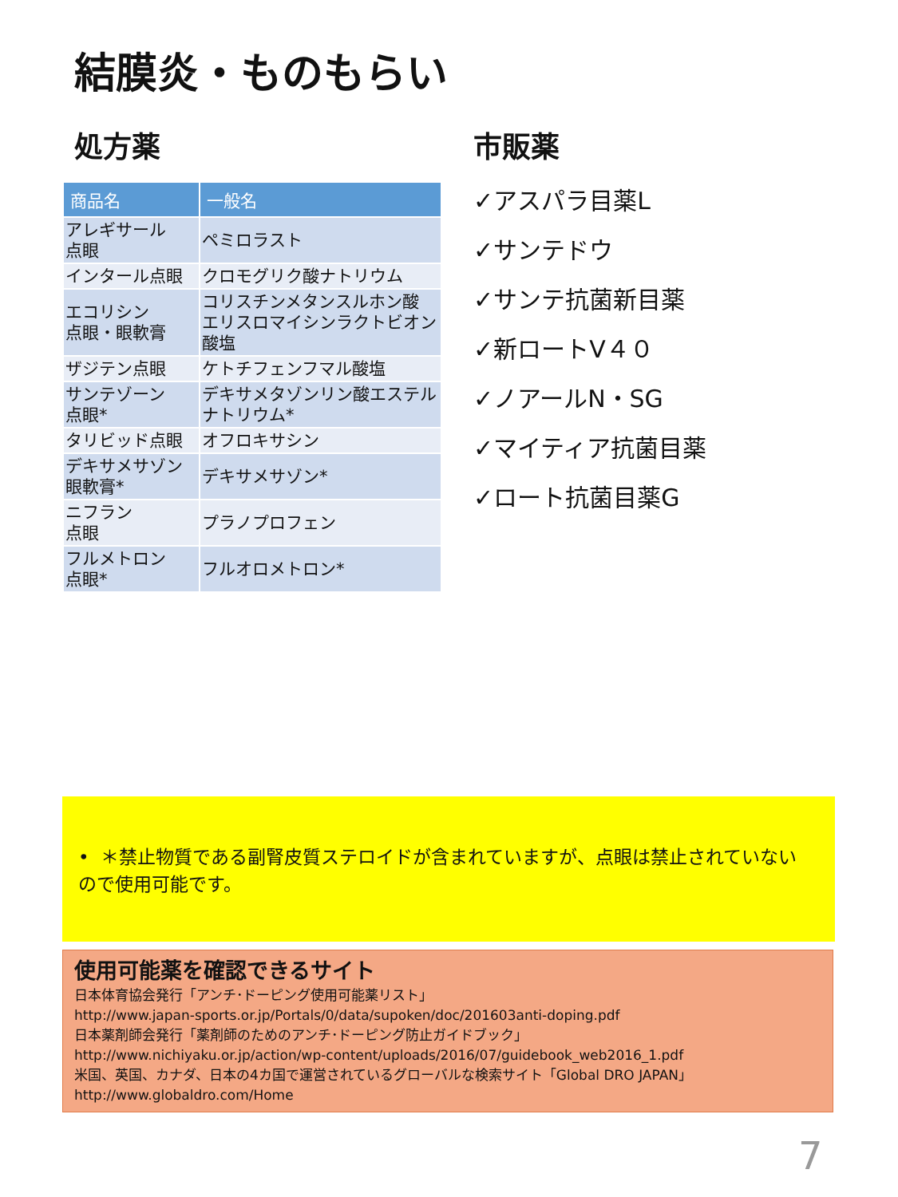結膜炎・ものもらい
処方薬
| 商品名 | 一般名 |
| --- | --- |
| アレギサール 点眼 | ペミロラスト |
| インタール点眼 | クロモグリク酸ナトリウム |
| エコリシン 点眼・眼軟膏 | コリスチンメタンスルホン酸 エリスロマイシンラクトビオン酸塩 |
| ザジテン点眼 | ケトチフェンフマル酸塩 |
| サンテゾーン 点眼* | デキサメタゾンリン酸エステルナトリウム* |
| タリビッド点眼 | オフロキサシン |
| デキサメサゾン 眼軟膏* | デキサメサゾン* |
| ニフラン 点眼 | プラノプロフェン |
| フルメトロン 点眼* | フルオロメトロン* |
市販薬
✓アスパラ目薬L
✓サンテドウ
✓サンテ抗菌新目薬
✓新ロートV４０
✓ノアールN・SG
✓マイティア抗菌目薬
✓ロート抗菌目薬G
• ＊禁止物質である副腎皮質ステロイドが含まれていますが、点眼は禁止されていないので使用可能です。
使用可能薬を確認できるサイト
日本体育協会発行「アンチ･ドーピング使用可能薬リスト」
http://www.japan-sports.or.jp/Portals/0/data/supoken/doc/201603anti-doping.pdf
日本薬剤師会発行「薬剤師のためのアンチ･ドーピング防止ガイドブック」
http://www.nichiyaku.or.jp/action/wp-content/uploads/2016/07/guidebook_web2016_1.pdf
米国、英国、カナダ、日本の4カ国で運営されているグローバルな検索サイト「Global DRO JAPAN」
http://www.globaldro.com/Home
7